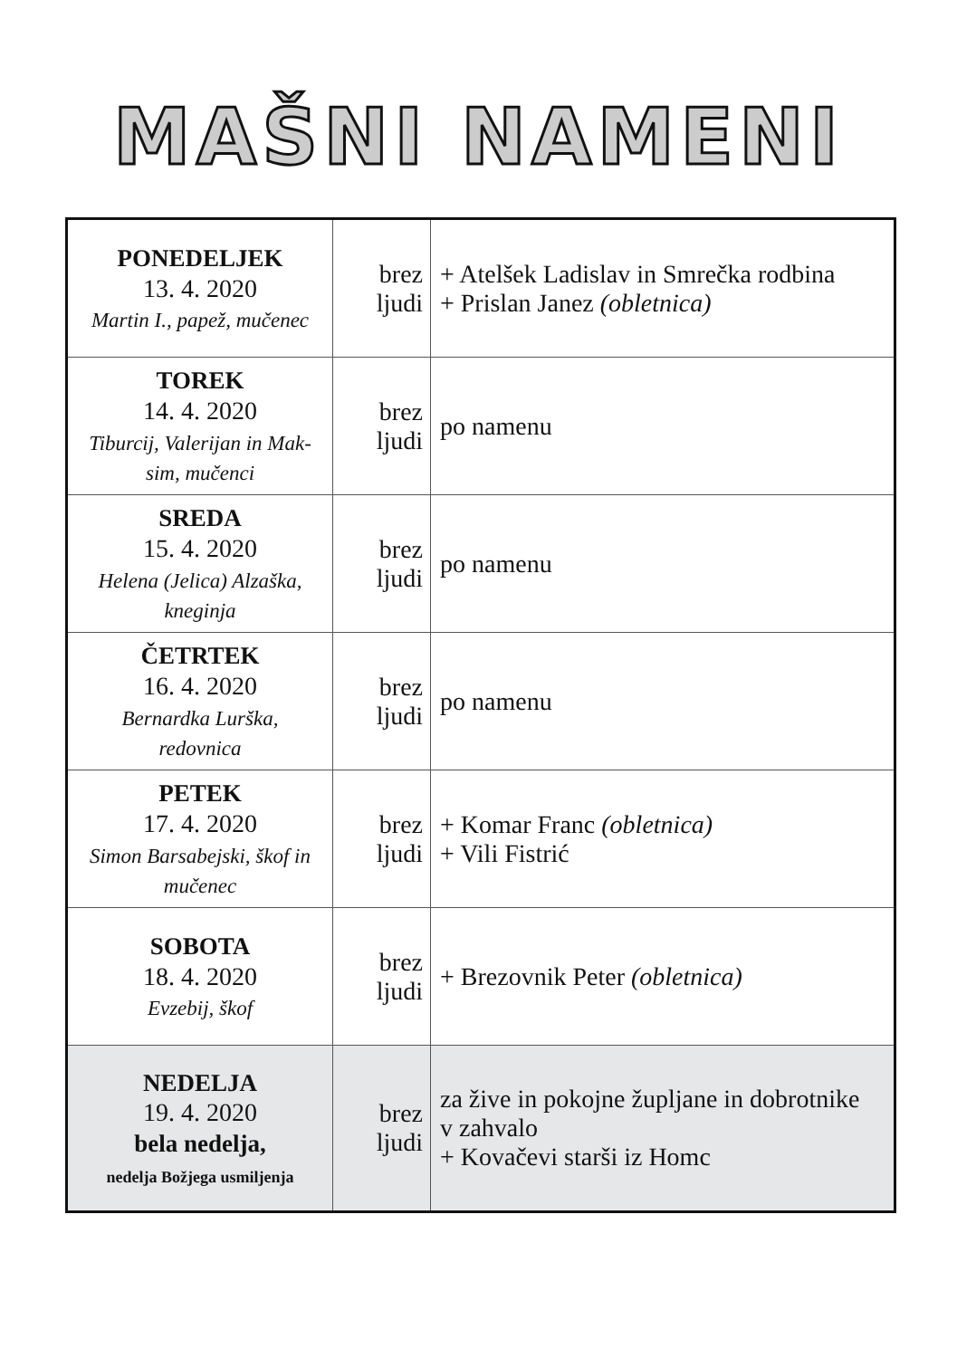MAŠNI NAMENI
| PONEDELJEK 13. 4. 2020 Martin I., papež, mučenec | brez ljudi | + Atelšek Ladislav in Smrečka rodbina + Prislan Janez (obletnica) |
| TOREK 14. 4. 2020 Tiburcij, Valerijan in Mak- sim, mučenci | brez ljudi | po namenu |
| SREDA 15. 4. 2020 Helena (Jelica) Alzaška, kneginja | brez ljudi | po namenu |
| ČETRTEK 16. 4. 2020 Bernardka Lurška, redovnica | brez ljudi | po namenu |
| PETEK 17. 4. 2020 Simon Barsabejski, škof in mučenec | brez ljudi | + Komar Franc (obletnica) + Vili Fistrić |
| SOBOTA 18. 4. 2020 Evzebij, škof | brez ljudi | + Brezovnik Peter (obletnica) |
| NEDELJA 19. 4. 2020 bela nedelja, nedelja Božjega usmiljenja | brez ljudi | za žive in pokojne župljane in dobrotnike v zahvalo + Kovačevi starši iz Homc |